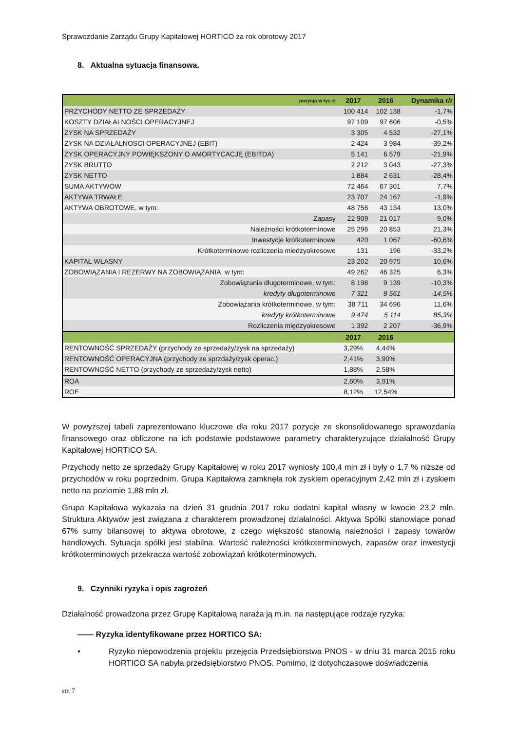Sprawozdanie Zarządu Grupy Kapitałowej HORTICO za rok obrotowy 2017
8. Aktualna sytuacja finansowa.
| pozycja w tys zł | 2017 | 2016 | Dynamika r/r |
| --- | --- | --- | --- |
| PRZYCHODY NETTO ZE SPRZEDAŻY | 100 414 | 102 138 | -1,7% |
| KOSZTY DZIAŁALNOŚCI OPERACYJNEJ | 97 109 | 97 606 | -0,5% |
| ZYSK NA SPRZEDAŻY | 3 305 | 4 532 | -27,1% |
| ZYSK NA DZIAŁALNOSCI OPERACYJNEJ (EBIT) | 2 424 | 3 984 | -39,2% |
| ZYSK OPERACYJNY POWIĘKSZONY O AMORTYCACJĘ (EBITDA) | 5 141 | 6 579 | -21,9% |
| ZYSK BRUTTO | 2 212 | 3 043 | -27,3% |
| ZYSK NETTO | 1 884 | 2 631 | -28,4% |
| SUMA AKTYWÓW | 72 464 | 67 301 | 7,7% |
| AKTYWA TRWAŁE | 23 707 | 24 167 | -1,9% |
| AKTYWA OBROTOWE, w tym: | 48 756 | 43 134 | 13,0% |
| Zapasy | 22 909 | 21 017 | 9,0% |
| Należności krótkoterminowe | 25 296 | 20 853 | 21,3% |
| Inwestycje krótkoterminowe | 420 | 1 067 | -60,6% |
| Krótkoterminowe rozliczenia miedzyokresowe | 131 | 196 | -33,2% |
| KAPITAŁ WŁASNY | 23 202 | 20 975 | 10,6% |
| ZOBOWIĄZANIA I REZERWY NA ZOBOWIĄZANIA, w tym: | 49 262 | 46 325 | 6,3% |
| Zobowiązania długoterminowe, w tym: | 8 198 | 9 139 | -10,3% |
| kredyty długoterminowe | 7 321 | 8 561 | -14,5% |
| Zobowiązania krótkoterminowe, w tym: | 38 711 | 34 696 | 11,6% |
| kredyty krótkoterminowe | 9 474 | 5 114 | 85,3% |
| Rozliczenia międzyokresowe | 1 392 | 2 207 | -36,9% |
| | 2017 | 2016 | |
| RENTOWNOŚĆ SPRZEDAŻY (przychody ze sprzedaży/zysk na sprzedaży) | 3,29% | 4,44% | |
| RENTOWNOŚĆ OPERACYJNA (przychody ze sprzdaży/zysk operac.) | 2,41% | 3,90% | |
| RENTOWNOŚĆ NETTO (przychody ze sprzedaży/zysk netto) | 1,88% | 2,58% | |
| ROA | 2,60% | 3,91% | |
| ROE | 8,12% | 12,54% | |
W powyższej tabeli zaprezentowano kluczowe dla roku 2017 pozycje ze skonsolidowanego sprawozdania finansowego oraz obliczone na ich podstawie podstawowe parametry charakteryzujące działalność Grupy Kapitałowej HORTICO SA.
Przychody netto ze sprzedaży Grupy Kapitałowej w roku 2017 wyniosły 100,4 mln zł i były o 1,7 % niższe od przychodów w roku poprzednim. Grupa Kapitałowa zamknęła rok zyskiem operacyjnym 2,42 mln zł i zyskiem netto na poziomie 1,88 mln zł.
Grupa Kapitałowa wykazała na dzień 31 grudnia 2017 roku dodatni kapitał własny w kwocie 23,2 mln. Struktura Aktywów jest związana z charakterem prowadzonej działalności. Aktywa Spółki stanowiące ponad 67% sumy bilansowej to aktywa obrotowe, z czego większość stanowią należności i zapasy towarów handlowych. Sytuacja spółki jest stabilna. Wartość należności krótkoterminowych, zapasów oraz inwestycji krótkoterminowych przekracza wartość zobowiązań krótkoterminowych.
9. Czynniki ryzyka i opis zagrożeń
Działalność prowadzona przez Grupę Kapitałową naraża ją m.in. na następujące rodzaje ryzyka:
—— Ryzyka identyfikowane przez HORTICO SA:
• Ryzyko niepowodzenia projektu przejęcia Przedsiębiorstwa PNOS - w dniu 31 marca 2015 roku HORTICO SA nabyła przedsiębiorstwo PNOS. Pomimo, iż dotychczasowe doświadczenia
str. 7